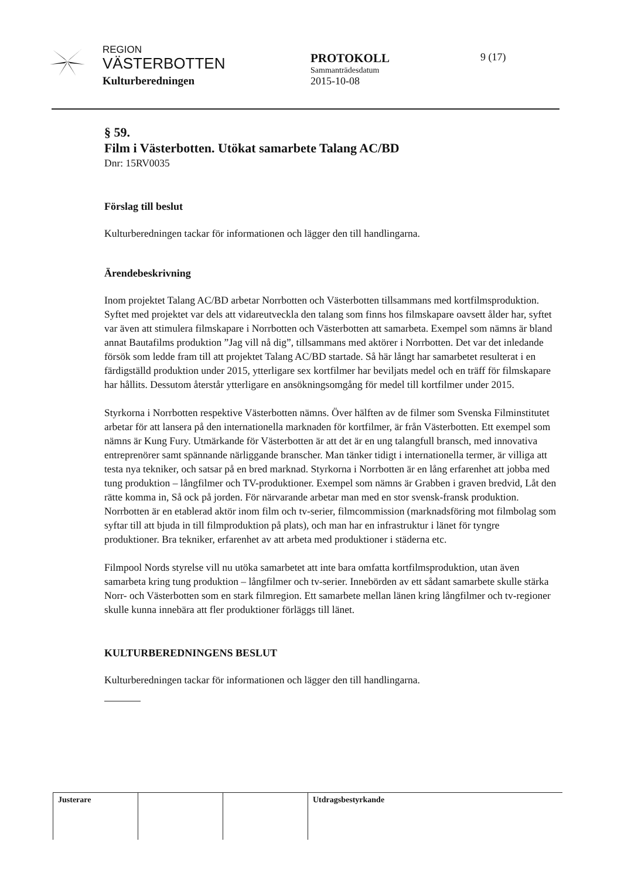REGION
VÄSTERBOTTEN
Kulturberedningen
PROTOKOLL
Sammanträdesdatum
2015-10-08
9 (17)
§ 59.
Film i Västerbotten. Utökat samarbete Talang AC/BD
Dnr: 15RV0035
Förslag till beslut
Kulturberedningen tackar för informationen och lägger den till handlingarna.
Ärendebeskrivning
Inom projektet Talang AC/BD arbetar Norrbotten och Västerbotten tillsammans med kortfilmsproduktion. Syftet med projektet var dels att vidareutveckla den talang som finns hos filmskapare oavsett ålder har, syftet var även att stimulera filmskapare i Norrbotten och Västerbotten att samarbeta. Exempel som nämns är bland annat Bautafilms produktion ”Jag vill nå dig”, tillsammans med aktörer i Norrbotten. Det var det inledande försök som ledde fram till att projektet Talang AC/BD startade. Så här långt har samarbetet resulterat i en färdigställd produktion under 2015, ytterligare sex kortfilmer har beviljats medel och en träff för filmskapare har hållits. Dessutom återstår ytterligare en ansökningsomgång för medel till kortfilmer under 2015.
Styrkorna i Norrbotten respektive Västerbotten nämns. Över hälften av de filmer som Svenska Filminstitutet arbetar för att lansera på den internationella marknaden för kortfilmer, är från Västerbotten. Ett exempel som nämns är Kung Fury. Utmärkande för Västerbotten är att det är en ung talangfull bransch, med innovativa entreprenörer samt spännande närliggande branscher. Man tänker tidigt i internationella termer, är villiga att testa nya tekniker, och satsar på en bred marknad. Styrkorna i Norrbotten är en lång erfarenhet att jobba med tung produktion – långfilmer och TV-produktioner. Exempel som nämns är Grabben i graven bredvid, Låt den rätte komma in, Så ock på jorden. För närvarande arbetar man med en stor svensk-fransk produktion. Norrbotten är en etablerad aktör inom film och tv-serier, filmcommission (marknadsföring mot filmbolag som syftar till att bjuda in till filmproduktion på plats), och man har en infrastruktur i länet för tyngre produktioner. Bra tekniker, erfarenhet av att arbeta med produktioner i städerna etc.
Filmpool Nords styrelse vill nu utöka samarbetet att inte bara omfatta kortfilmsproduktion, utan även samarbeta kring tung produktion – långfilmer och tv-serier. Innebörden av ett sådant samarbete skulle stärka Norr- och Västerbotten som en stark filmregion. Ett samarbete mellan länen kring långfilmer och tv-regioner skulle kunna innebära att fler produktioner förläggs till länet.
KULTURBEREDNINGENS BESLUT
Kulturberedningen tackar för informationen och lägger den till handlingarna.
Justerare Utdragsbestyrkande